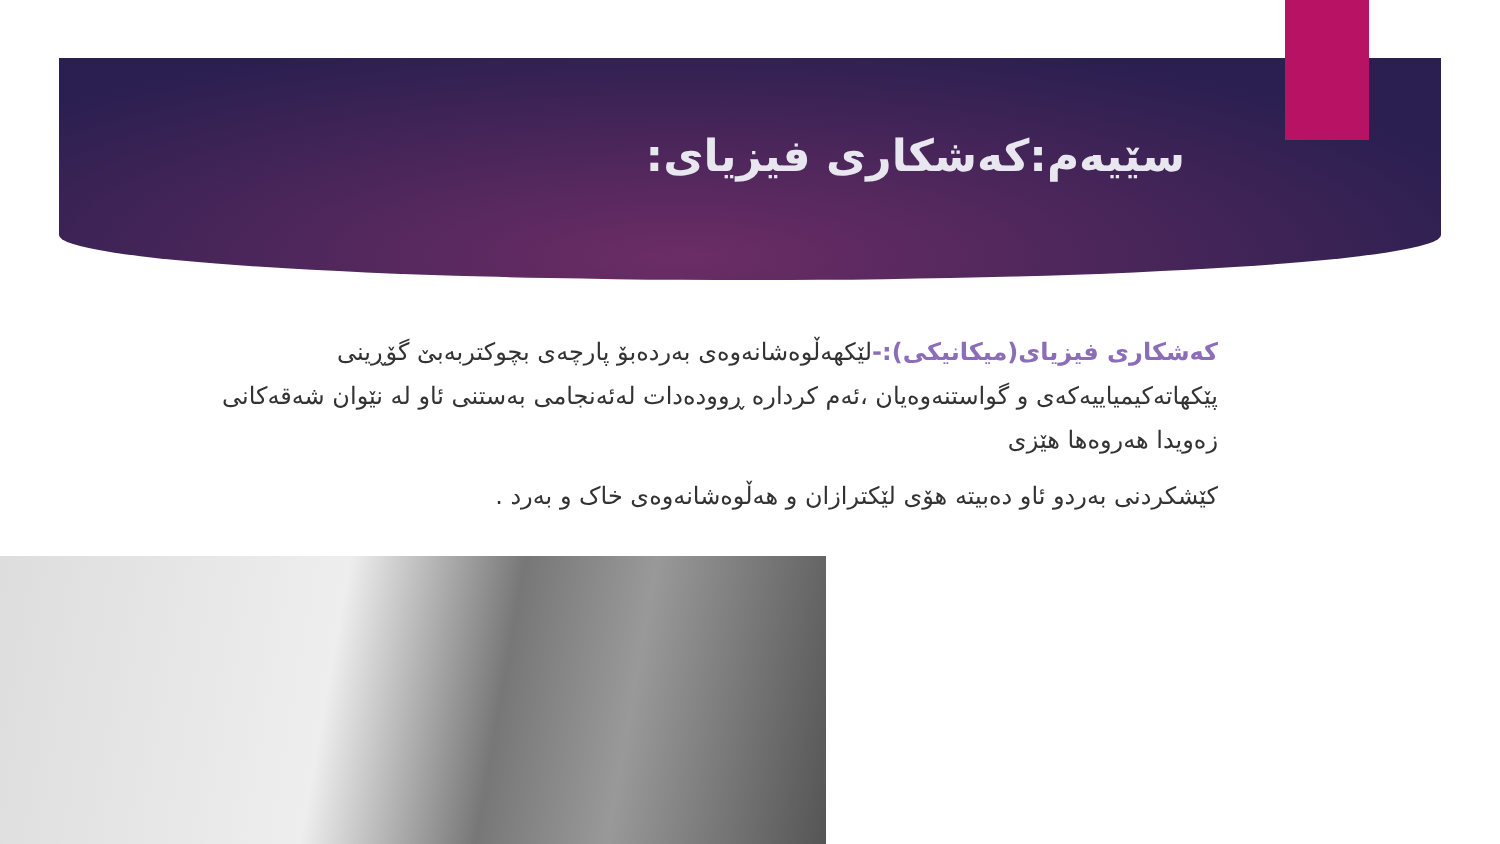سێیەم:کەشکاری فیزیای:
کەشکاری فیزیای(میکانیکی):-لێکهەڵوەشانەوەی بەردەبۆ پارچەی بچوکتربەبێ گۆڕینی پێکهاتەکیمیاییەکەی و گواستنەوەیان ،ئەم کردارە ڕوودەدات لەئەنجامی بەستنی ئاو لە نێوان شەقەکانی زەویدا هەروەها هێزی
کێشکردنی بەردو ئاو دەبیتە هۆی لێکترازان و هەڵوەشانەوەی خاک و بەرد .